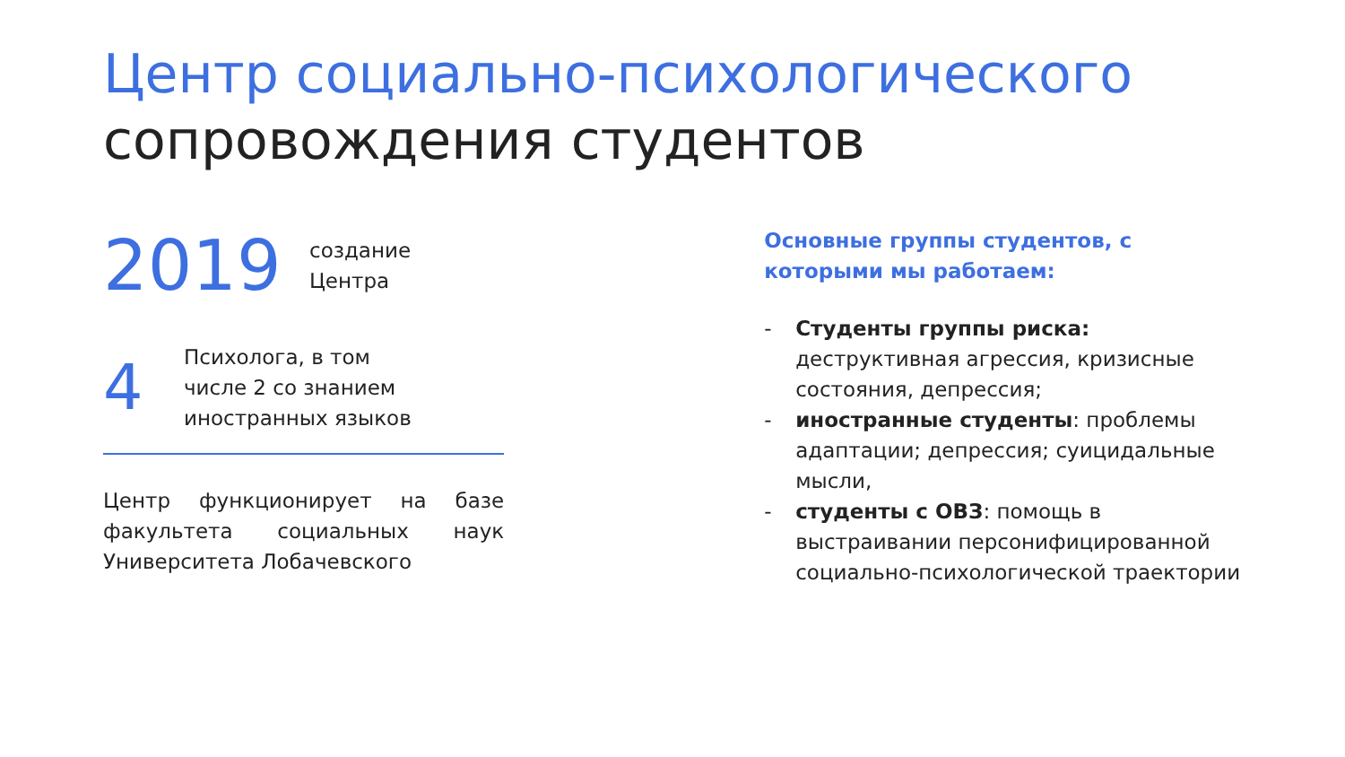Центр социально-психологического
сопровождения студентов
2019
создание
Центра
4
Психолога, в том
числе 2 со знанием
иностранных языков
Центр функционирует на базе факультета социальных наук Университета Лобачевского
Основные группы студентов, с которыми мы работаем:
- Студенты группы риска: деструктивная агрессия, кризисные состояния, депрессия;
- иностранные студенты: проблемы адаптации; депрессия; суицидальные мысли,
- студенты с ОВЗ: помощь в выстраивании персонифицированной социально-психологической траектории